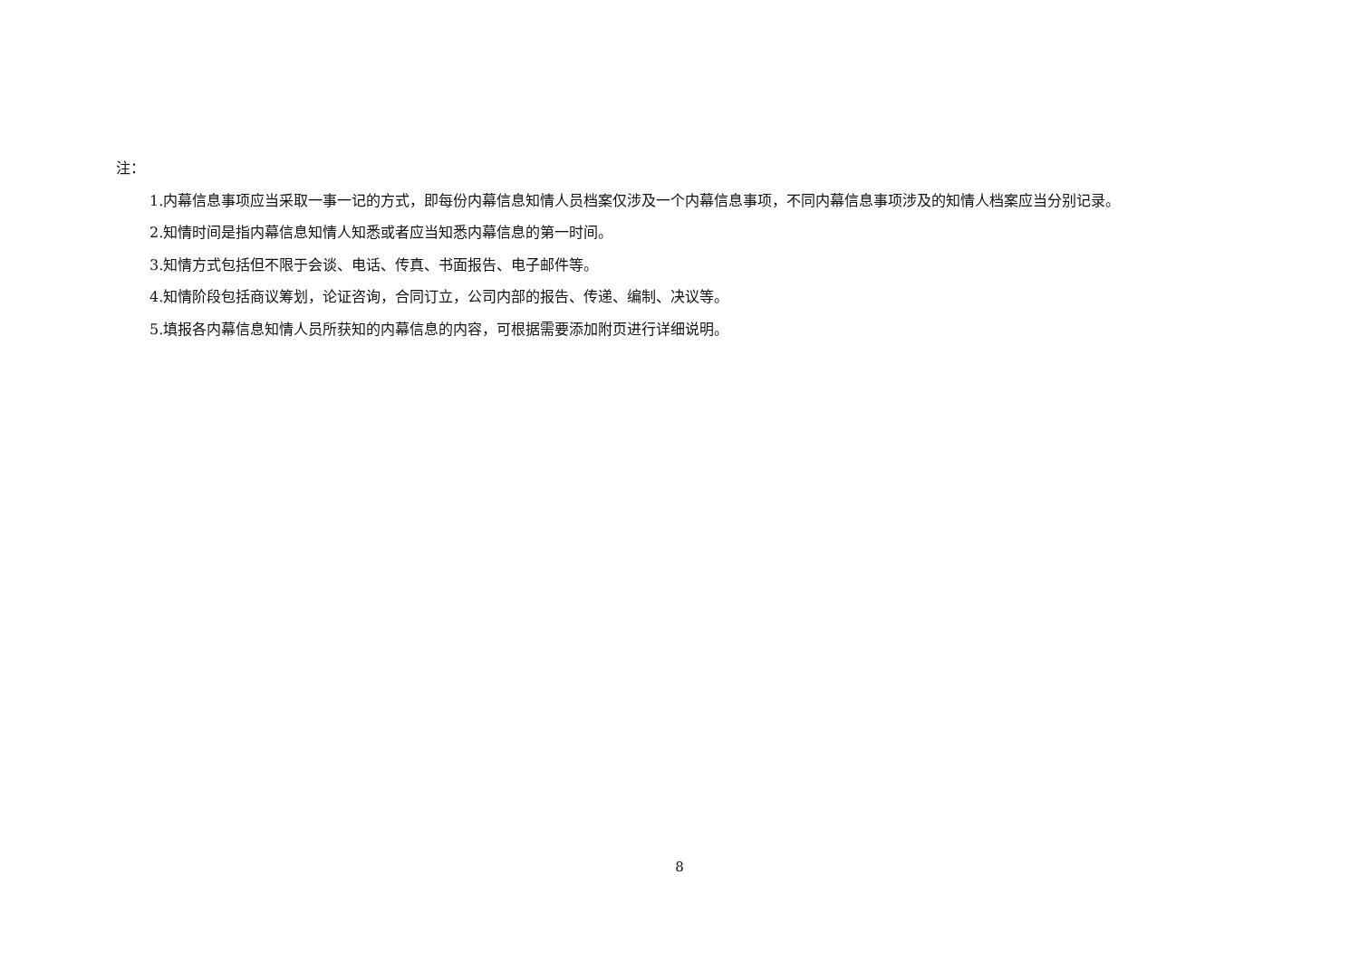注：
1.内幕信息事项应当采取一事一记的方式，即每份内幕信息知情人员档案仅涉及一个内幕信息事项，不同内幕信息事项涉及的知情人档案应当分别记录。
2.知情时间是指内幕信息知情人知悉或者应当知悉内幕信息的第一时间。
3.知情方式包括但不限于会谈、电话、传真、书面报告、电子邮件等。
4.知情阶段包括商议筹划，论证咨询，合同订立，公司内部的报告、传递、编制、决议等。
5.填报各内幕信息知情人员所获知的内幕信息的内容，可根据需要添加附页进行详细说明。
8